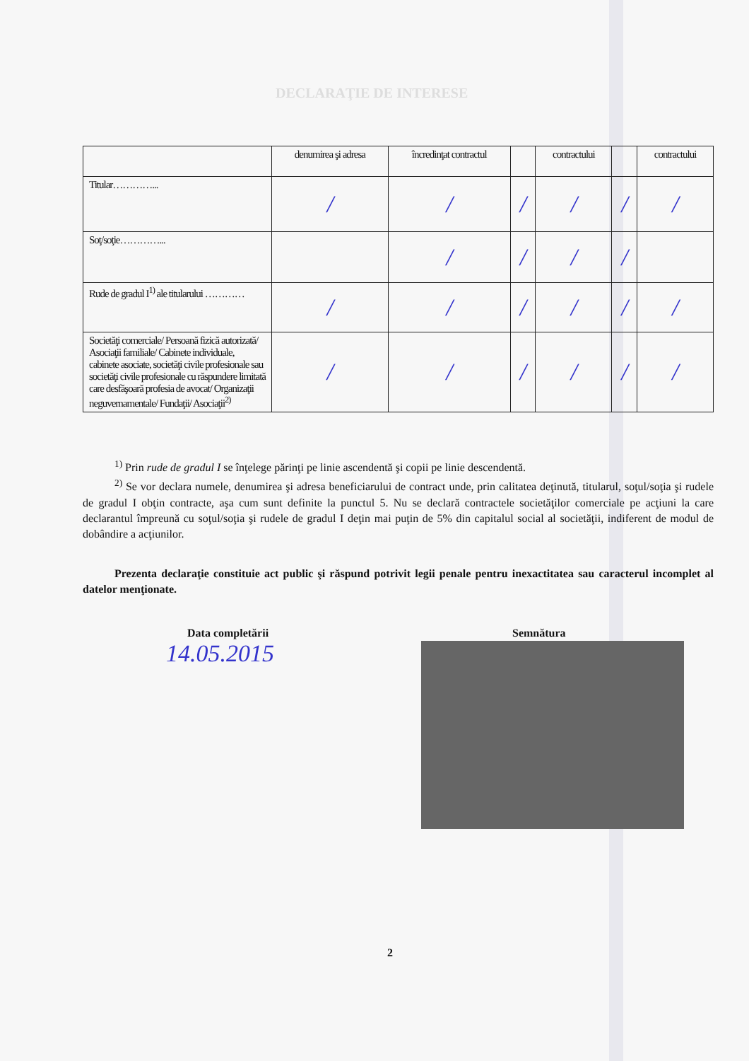DECLARAŢIE DE INTERESE
| | denumirea şi adresa | încredinţat contractul | | contractului | | contractului |
| --- | --- | --- | --- | --- | --- | --- |
| Titular…………... | / | / | / | / | / | / |
| Soţ/soţie…………... | | / | / | / | / | |
| Rude de gradul I<sup>1)</sup> ale titularului ………… | / | / | / | / | / | / |
| Societăţi comerciale/ Persoană fizică autorizată/ Asociaţii familiale/ Cabinete individuale, cabinete asociate, societăţi civile profesionale sau societăţi civile profesionale cu răspundere limitată care desfăşoară profesia de avocat/ Organizaţii neguvernamentale/ Fundaţii/ Asociaţii<sup>2)</sup> | / | / | / | / | / | / |
<sup>1)</sup> Prin rude de gradul I se înţelege părinţi pe linie ascendentă şi copii pe linie descendentă.
<sup>2)</sup> Se vor declara numele, denumirea şi adresa beneficiarului de contract unde, prin calitatea deţinută, titularul, soţul/soţia şi rudele de gradul I obţin contracte, aşa cum sunt definite la punctul 5. Nu se declară contractele societăţilor comerciale pe acţiuni la care declarantul împreună cu soţul/soţia şi rudele de gradul I deţin mai puţin de 5% din capitalul social al societăţii, indiferent de modul de dobândire a acţiunilor.
Prezenta declaraţie constituie act public şi răspund potrivit legii penale pentru inexactitatea sau caracterul incomplet al datelor menţionate.
Data completării
14.05.2015
Semnătura
2